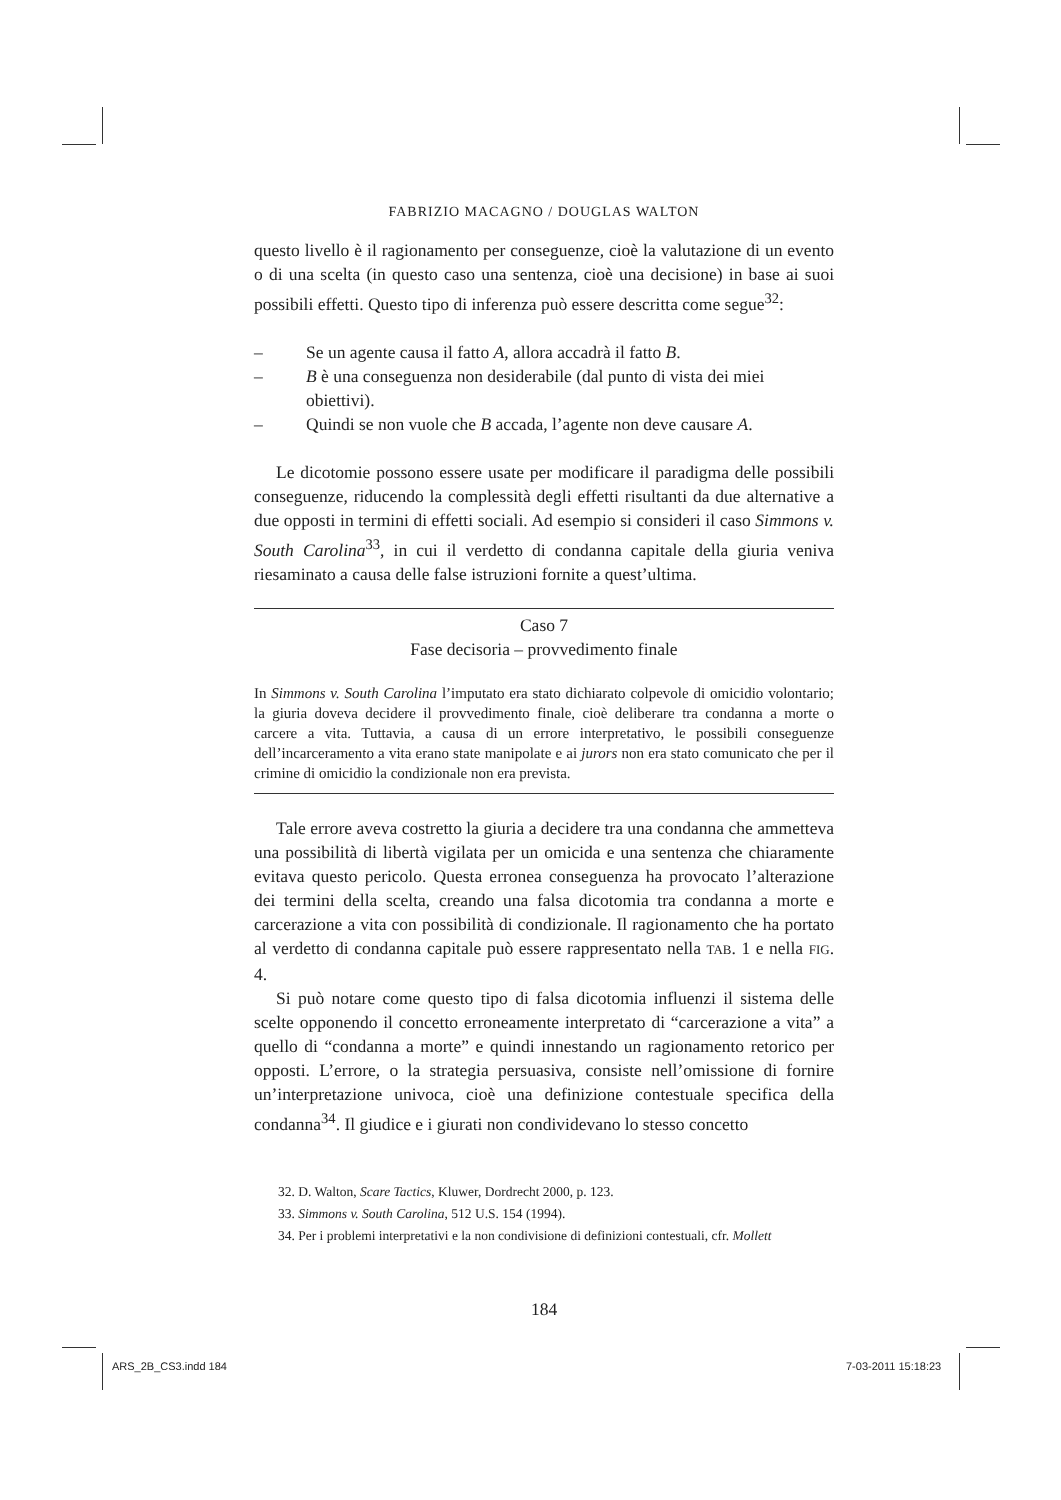FABRIZIO MACAGNO / DOUGLAS WALTON
questo livello è il ragionamento per conseguenze, cioè la valutazione di un evento o di una scelta (in questo caso una sentenza, cioè una decisione) in base ai suoi possibili effetti. Questo tipo di inferenza può essere descritta come segue<sup>32</sup>:
– Se un agente causa il fatto A, allora accadrà il fatto B.
– B è una conseguenza non desiderabile (dal punto di vista dei miei obiettivi).
– Quindi se non vuole che B accada, l’agente non deve causare A.
Le dicotomie possono essere usate per modificare il paradigma delle possibili conseguenze, riducendo la complessità degli effetti risultanti da due alternative a due opposti in termini di effetti sociali. Ad esempio si consideri il caso Simmons v. South Carolina<sup>33</sup>, in cui il verdetto di condanna capitale della giuria veniva riesaminato a causa delle false istruzioni fornite a quest’ultima.
Caso 7
Fase decisoria – provvedimento finale
In Simmons v. South Carolina l’imputato era stato dichiarato colpevole di omicidio volontario; la giuria doveva decidere il provvedimento finale, cioè deliberare tra condanna a morte o carcere a vita. Tuttavia, a causa di un errore interpretativo, le possibili conseguenze dell’incarceramento a vita erano state manipolate e ai jurors non era stato comunicato che per il crimine di omicidio la condizionale non era prevista.
Tale errore aveva costretto la giuria a decidere tra una condanna che ammetteva una possibilità di libertà vigilata per un omicida e una sentenza che chiaramente evitava questo pericolo. Questa erronea conseguenza ha provocato l’alterazione dei termini della scelta, creando una falsa dicotomia tra condanna a morte e carcerazione a vita con possibilità di condizionale. Il ragionamento che ha portato al verdetto di condanna capitale può essere rappresentato nella TAB. 1 e nella FIG. 4.
Si può notare come questo tipo di falsa dicotomia influenzi il sistema delle scelte opponendo il concetto erroneamente interpretato di “carcerazione a vita” a quello di “condanna a morte” e quindi innestando un ragionamento retorico per opposti. L’errore, o la strategia persuasiva, consiste nell’omissione di fornire un’interpretazione univoca, cioè una definizione contestuale specifica della condanna<sup>34</sup>. Il giudice e i giurati non condividevano lo stesso concetto
32. D. Walton, Scare Tactics, Kluwer, Dordrecht 2000, p. 123.
33. Simmons v. South Carolina, 512 U.S. 154 (1994).
34. Per i problemi interpretativi e la non condivisione di definizioni contestuali, cfr. Mollett
184
ARS_2B_CS3.indd 184 7-03-2011 15:18:23